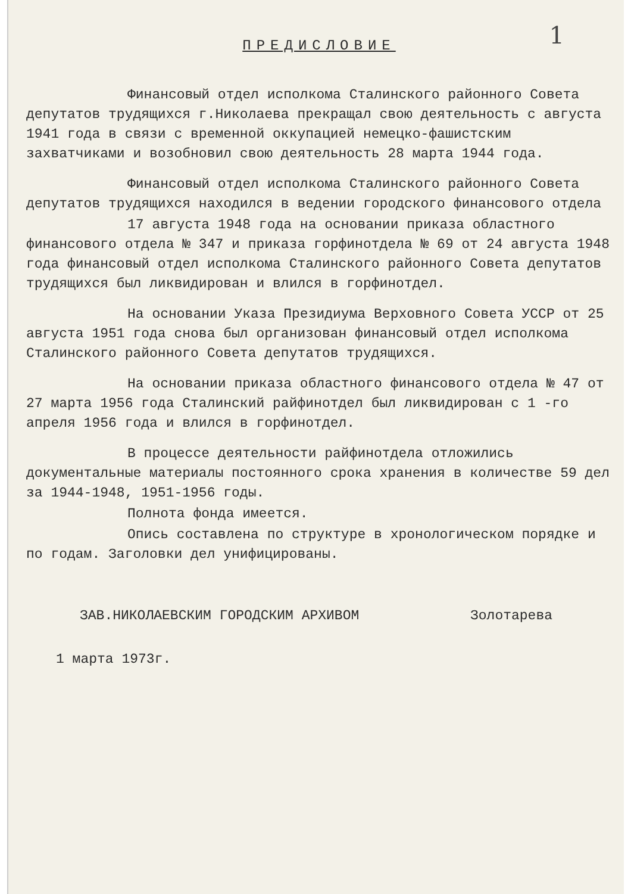ПРЕДИСЛОВИЕ
1
Финансовый отдел исполкома Сталинского районного Совета депутатов трудящихся г.Николаева прекращал свою деятельность с августа 1941 года в связи с временной оккупацией немецко-фашистским захватчиками и возобновил свою деятельность 28 марта 1944 года.
Финансовый отдел исполкома Сталинского районного Совета депутатов трудящихся находился в ведении городского финансового отдела
17 августа 1948 года на основании приказа областного финансового отдела № 347 и приказа горфинотдела № 69 от 24 августа 1948 года финансовый отдел исполкома Сталинского районного Совета депутатов трудящихся был ликвидирован и влился в горфинотдел.
На основании Указа Президиума Верховного Совета УССР от 25 августа 1951 года снова был организован финансовый отдел исполкома Сталинского районного Совета депутатов трудящихся.
На основании приказа областного финансового отдела № 47 от 27 марта 1956 года Сталинский райфинотдел был ликвидирован с 1 -го апреля 1956 года и влился в горфинотдел.
В процессе деятельности райфинотдела отложились документальные материалы постоянного срока хранения в количестве 59 дел за 1944-1948, 1951-1956 годы.
Полнота фонда имеется.
Опись составлена по структуре в хронологическом порядке и по годам. Заголовки дел унифицированы.
ЗАВ.НИКОЛАЕВСКИМ ГОРОДСКИМ АРХИВОМ Золотарева
1 марта 1973г.